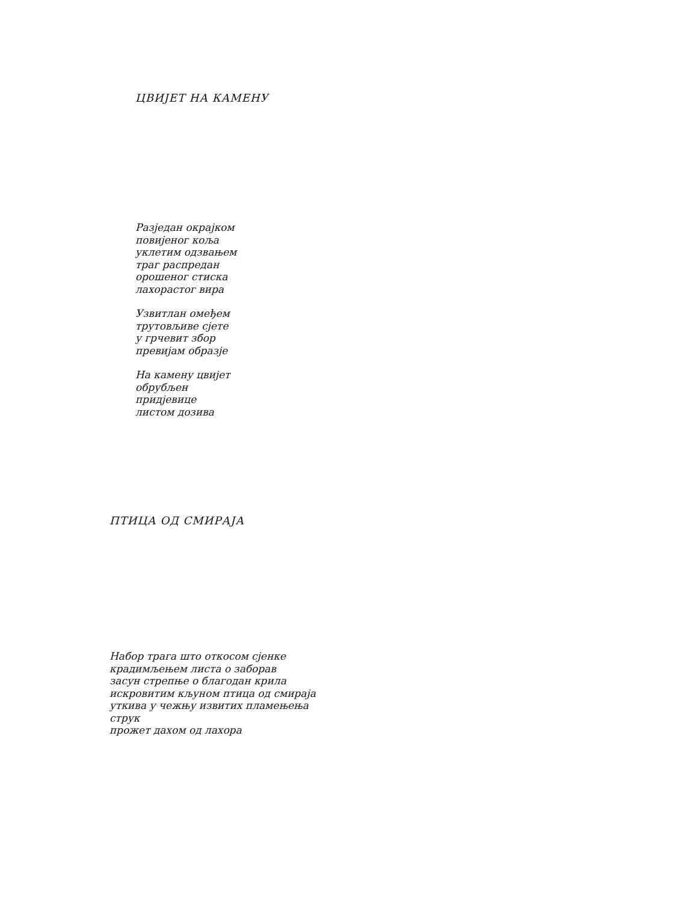ЦВИЈЕТ НА КАМЕНУ
Разједан окрајком
повијеног коља
уклетим одзвањем
траг распредан
орошеног стиска
лахорастог вира
Узвитлан омеђем
трутовљиве сјете
у грчевит збор
превијам образје
На камену цвијет
обрубљен
придјевице
листом дозива
ПТИЦА ОД СМИРАЈА
Набор трага што откосом сјенке
крадимљењем листа о заборав
засун стрепње о благодан крила
искровитим кљуном птица од смираја
уткива у чежњу извитих пламењења
струк
прожет дахом од лахора